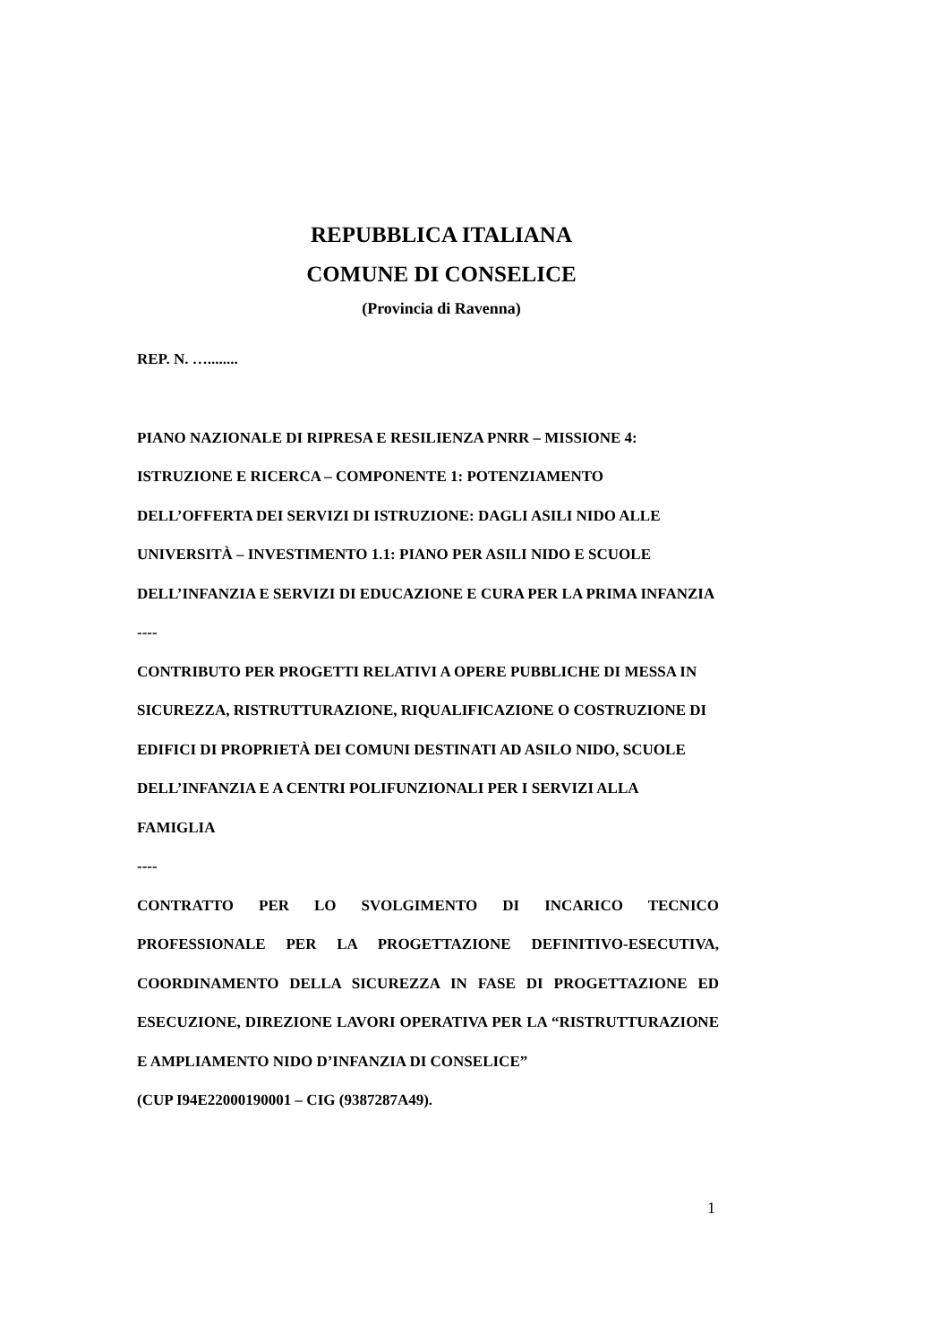REPUBBLICA ITALIANA
COMUNE DI CONSELICE
(Provincia di Ravenna)
REP. N. …........
PIANO NAZIONALE DI RIPRESA E RESILIENZA PNRR – MISSIONE 4: ISTRUZIONE E RICERCA – COMPONENTE 1: POTENZIAMENTO DELL’OFFERTA DEI SERVIZI DI ISTRUZIONE: DAGLI ASILI NIDO ALLE UNIVERSITÀ – INVESTIMENTO 1.1: PIANO PER ASILI NIDO E SCUOLE DELL’INFANZIA E SERVIZI DI EDUCAZIONE E CURA PER LA PRIMA INFANZIA
----
CONTRIBUTO PER PROGETTI RELATIVI A OPERE PUBBLICHE DI MESSA IN SICUREZZA, RISTRUTTURAZIONE, RIQUALIFICAZIONE O COSTRUZIONE DI EDIFICI DI PROPRIETÀ DEI COMUNI DESTINATI AD ASILO NIDO, SCUOLE DELL’INFANZIA E A CENTRI POLIFUNZIONALI PER I SERVIZI ALLA FAMIGLIA
----
CONTRATTO PER LO SVOLGIMENTO DI INCARICO TECNICO PROFESSIONALE PER LA PROGETTAZIONE DEFINITIVO-ESECUTIVA, COORDINAMENTO DELLA SICUREZZA IN FASE DI PROGETTAZIONE ED ESECUZIONE, DIREZIONE LAVORI OPERATIVA PER LA “RISTRUTTURAZIONE E AMPLIAMENTO NIDO D’INFANZIA DI CONSELICE”
(CUP I94E22000190001 – CIG (9387287A49).
1